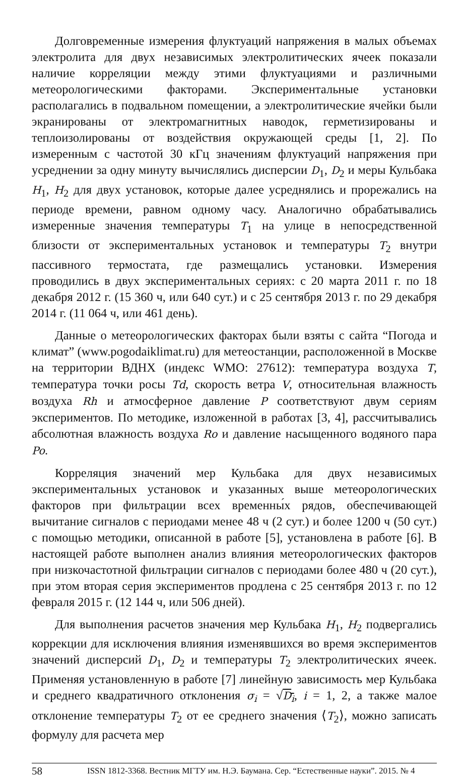Долговременные измерения флуктуаций напряжения в малых объемах электролита для двух независимых электролитических ячеек показали наличие корреляции между этими флуктуациями и различными метеорологическими факторами. Экспериментальные установки располагались в подвальном помещении, а электролитические ячейки были экранированы от электромагнитных наводок, герметизированы и теплоизолированы от воздействия окружающей среды [1, 2]. По измеренным с частотой 30 кГц значениям флуктуаций напряжения при усреднении за одну минуту вычислялись дисперсии D<sub>1</sub>, D<sub>2</sub> и меры Кульбака H<sub>1</sub>, H<sub>2</sub> для двух установок, которые далее усреднялись и прорежались на периоде времени, равном одному часу. Аналогично обрабатывались измеренные значения температуры T<sub>1</sub> на улице в непосредственной близости от экспериментальных установок и температуры T<sub>2</sub> внутри пассивного термостата, где размещались установки. Измерения проводились в двух экспериментальных сериях: с 20 марта 2011 г. по 18 декабря 2012 г. (15 360 ч, или 640 сут.) и с 25 сентября 2013 г. по 29 декабря 2014 г. (11 064 ч, или 461 день).
Данные о метеорологических факторах были взяты с сайта “Погода и климат” (www.pogodaiklimat.ru) для метеостанции, расположенной в Москве на территории ВДНХ (индекс WMO: 27612): температура воздуха T, температура точки росы Td, скорость ветра V, относительная влажность воздуха Rh и атмосферное давление P соответствуют двум сериям экспериментов. По методике, изложенной в работах [3, 4], рассчитывались абсолютная влажность воздуха Ro и давление насыщенного водяного пара Po.
Корреляция значений мер Кульбака для двух независимых экспериментальных установок и указанных выше метеорологических факторов при фильтрации всех временны́х рядов, обеспечивающей вычитание сигналов с периодами менее 48 ч (2 сут.) и более 1200 ч (50 сут.) с помощью методики, описанной в работе [5], установлена в работе [6]. В настоящей работе выполнен анализ влияния метеорологических факторов при низкочастотной фильтрации сигналов с периодами более 480 ч (20 сут.), при этом вторая серия экспериментов продлена с 25 сентября 2013 г. по 12 февраля 2015 г. (12 144 ч, или 506 дней).
Для выполнения расчетов значения мер Кульбака H<sub>1</sub>, H<sub>2</sub> подвергались коррекции для исключения влияния изменявшихся во время экспериментов значений дисперсий D<sub>1</sub>, D<sub>2</sub> и температуры T<sub>2</sub> электролитических ячеек. Применяя установленную в работе [7] линейную зависимость мер Кульбака и среднего квадратичного отклонения σ<sub>i</sub> = √D<sub>i</sub>, i = 1, 2, а также малое отклонение температуры T<sub>2</sub> от ее среднего значения ⟨T<sub>2</sub>⟩, можно записать формулу для расчета мер
58 ISSN 1812-3368. Вестник МГТУ им. Н.Э. Баумана. Сер. “Естественные науки”. 2015. № 4